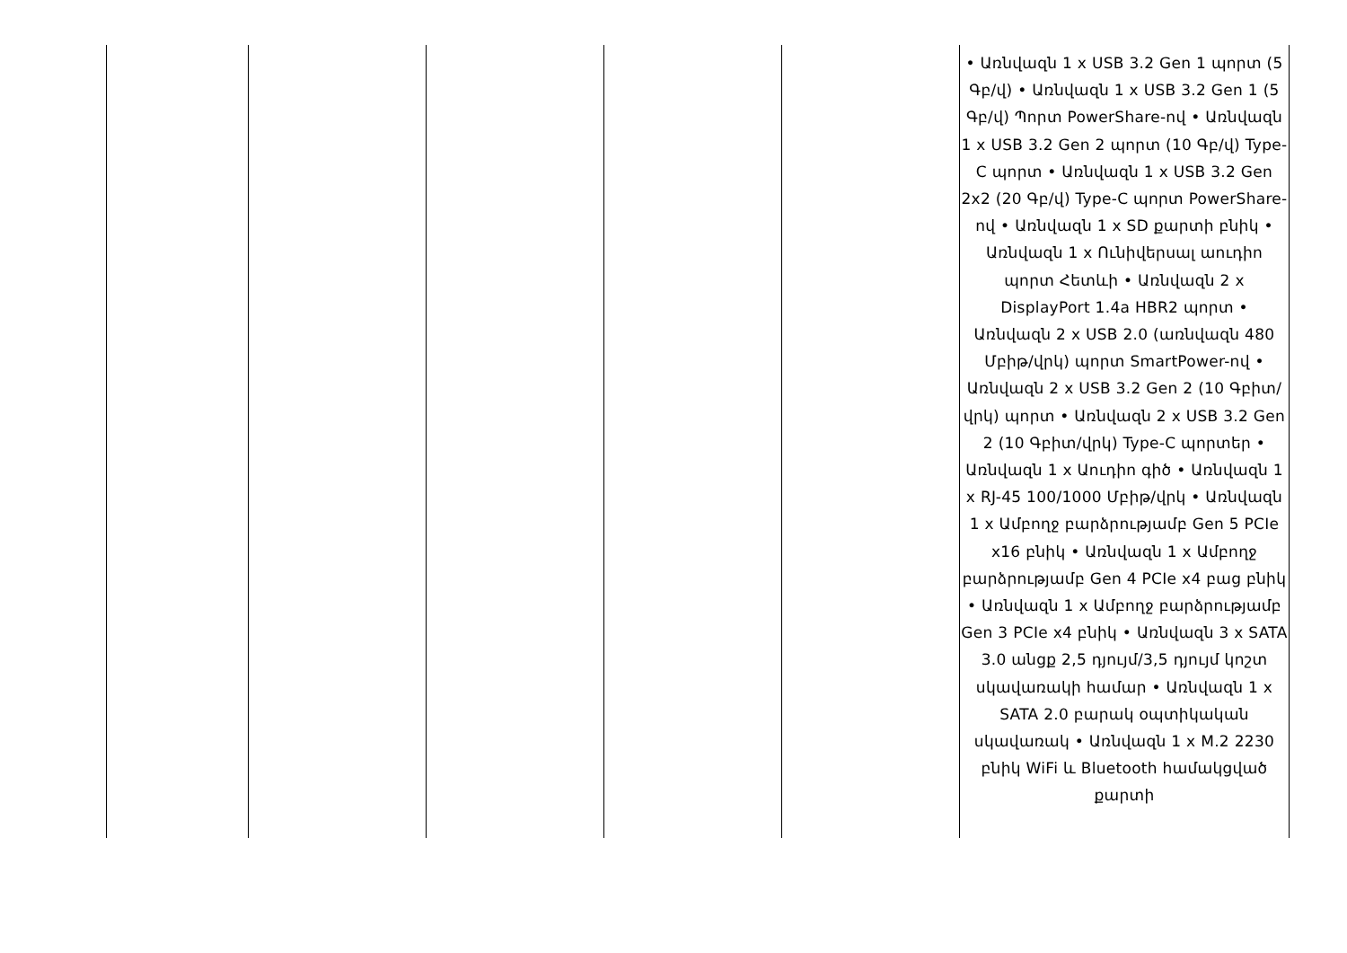| | | | | | • Առնվազն 1 x USB 3.2 Gen 1 պորտ (5 Գբ/վ) • Առնվազն 1 x USB 3.2 Gen 1 (5 Գբ/վ) Պորտ PowerShare-ով • Առնվազն 1 x USB 3.2 Gen 2 պորտ (10 Գբ/վ) Type-C պորտ • Առնվազն 1 x USB 3.2 Gen 2x2 (20 Գբ/վ) Type-C պորտ PowerShare-ով • Առնվազն 1 x SD քարտի բնիկ • Առնվազն 1 x Ունիվերսալ աուդիո պորտ Հետևի • Առնվազն 2 x DisplayPort 1.4a HBR2 պորտ • Առնվազն 2 x USB 2.0 (առնվազն 480 Մբիթ/վրկ) պորտ SmartPower-ով • Առնվազն 2 x USB 3.2 Gen 2 (10 Գբիտ/վրկ) պորտ • Առնվազն 2 x USB 3.2 Gen 2 (10 Գբիտ/վրկ) Type-C պորտեր • Առնվազն 1 x Աուդիո գիծ • Առնվազն 1 x RJ-45 100/1000 Մբիթ/վրկ • Առնվազն 1 x Ամբողջ բարձրությամբ Gen 5 PCIe x16 բնիկ • Առնվազն 1 x Ամբողջ բարձրությամբ Gen 4 PCIe x4 բաց բնիկ • Առնվազն 1 x Ամբողջ բարձրությամբ Gen 3 PCIe x4 բնիկ • Առնվազն 3 x SATA 3.0 անցք 2,5 դյույմ/3,5 դյույմ կոշտ սկավառակի համար • Առնվազն 1 x SATA 2.0 բարակ օպտիկական սկավառակ • Առնվազն 1 x M.2 2230 բնիկ WiFi և Bluetooth համակցված քարտի |